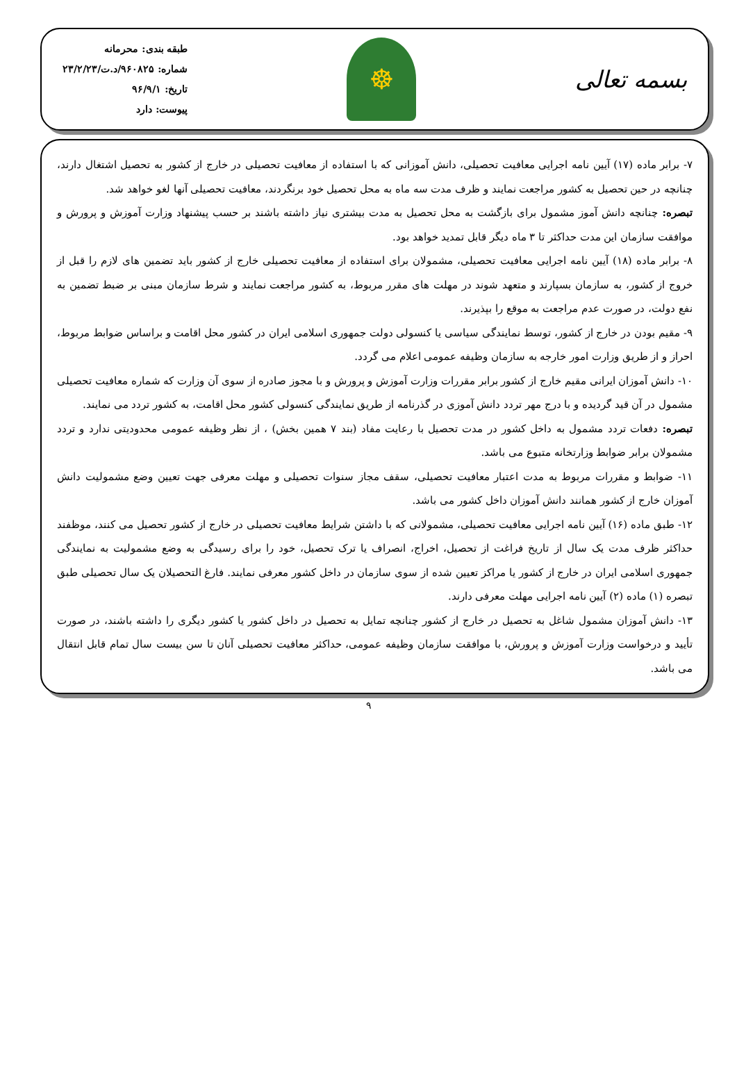بسمه تعالی
☸
طبقه بندی: محرمانه
شماره: ۹۶۰۸۲۵/د.ت/۲۳/۲/۲۳
تاریخ: ۹۶/۹/۱
پیوست: دارد
۷- برابر ماده (۱۷) آیین نامه اجرایی معافیت تحصیلی، دانش آموزانی که با استفاده از معافیت تحصیلی در خارج از کشور به تحصیل اشتغال دارند، چنانچه در حین تحصیل به کشور مراجعت نمایند و ظرف مدت سه ماه به محل تحصیل خود برنگردند، معافیت تحصیلی آنها لغو خواهد شد.
تبصره: چنانچه دانش آموز مشمول برای بازگشت به محل تحصیل به مدت بیشتری نیاز داشته باشند بر حسب پیشنهاد وزارت آموزش و پرورش و موافقت سازمان این مدت حداکثر تا ۳ ماه دیگر قابل تمدید خواهد بود.
۸- برابر ماده (۱۸) آیین نامه اجرایی معافیت تحصیلی، مشمولان برای استفاده از معافیت تحصیلی خارج از کشور باید تضمین های لازم را قبل از خروج از کشور، به سازمان بسپارند و متعهد شوند در مهلت های مقرر مربوط، به کشور مراجعت نمایند و شرط سازمان مبنی بر ضبط تضمین به نفع دولت، در صورت عدم مراجعت به موقع را بپذیرند.
۹- مقیم بودن در خارج از کشور، توسط نمایندگی سیاسی یا کنسولی دولت جمهوری اسلامی ایران در کشور محل اقامت و براساس ضوابط مربوط، احراز و از طریق وزارت امور خارجه به سازمان وظیفه عمومی اعلام می گردد.
۱۰- دانش آموزان ایرانی مقیم خارج از کشور برابر مقررات وزارت آموزش و پرورش و با مجوز صادره از سوی آن وزارت که شماره معافیت تحصیلی مشمول در آن قید گردیده و با درج مهر تردد دانش آموزی در گذرنامه از طریق نمایندگی کنسولی کشور محل اقامت، به کشور تردد می نمایند.
تبصره: دفعات تردد مشمول به داخل کشور در مدت تحصیل با رعایت مفاد (بند ۷ همین بخش) ، از نظر وظیفه عمومی محدودیتی ندارد و تردد مشمولان برابر ضوابط وزارتخانه متبوع می باشد.
۱۱- ضوابط و مقررات مربوط به مدت اعتبار معافیت تحصیلی، سقف مجاز سنوات تحصیلی و مهلت معرفی جهت تعیین وضع مشمولیت دانش آموزان خارج از کشور همانند دانش آموزان داخل کشور می باشد.
۱۲- طبق ماده (۱۶) آیین نامه اجرایی معافیت تحصیلی، مشمولانی که با داشتن شرایط معافیت تحصیلی در خارج از کشور تحصیل می کنند، موظفند حداکثر ظرف مدت یک سال از تاریخ فراغت از تحصیل، اخراج، انصراف یا ترک تحصیل، خود را برای رسیدگی به وضع مشمولیت به نمایندگی جمهوری اسلامی ایران در خارج از کشور یا مراکز تعیین شده از سوی سازمان در داخل کشور معرفی نمایند. فارغ التحصیلان یک سال تحصیلی طبق تبصره (۱) ماده (۲) آیین نامه اجرایی مهلت معرفی دارند.
۱۳- دانش آموزان مشمول شاغل به تحصیل در خارج از کشور چنانچه تمایل به تحصیل در داخل کشور یا کشور دیگری را داشته باشند، در صورت تأیید و درخواست وزارت آموزش و پرورش، با موافقت سازمان وظیفه عمومی، حداکثر معافیت تحصیلی آنان تا سن بیست سال تمام قابل انتقال می باشد.
۹